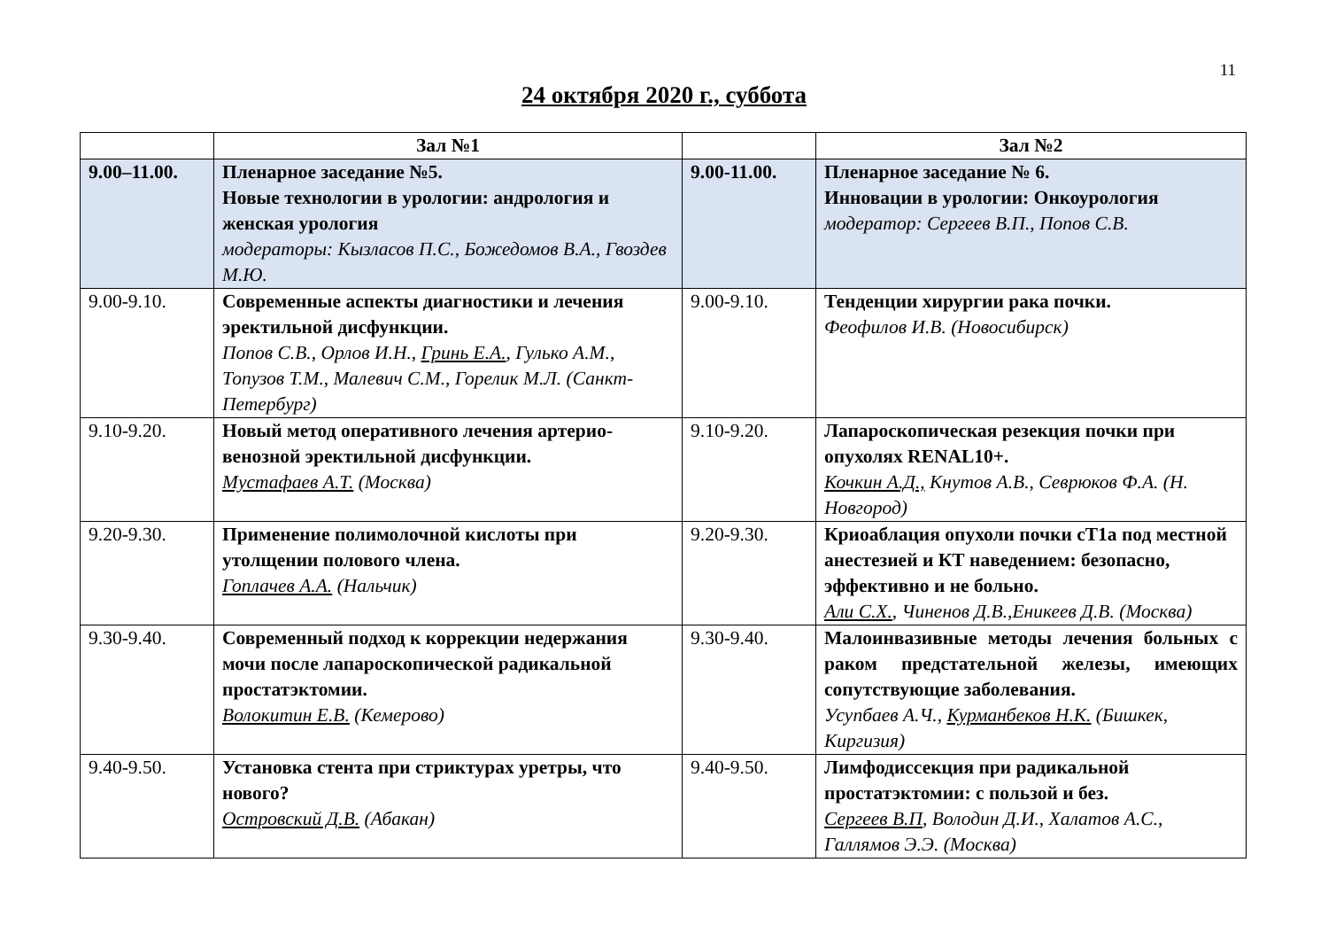11
24 октября 2020 г., суббота
| | Зал №1 | | Зал №2 |
| --- | --- | --- | --- |
| 9.00–11.00. | Пленарное заседание №5. Новые технологии в урологии: андрология и женская урология модераторы: Кызласов П.С., Божедомов В.А., Гвоздев М.Ю. | 9.00-11.00. | Пленарное заседание № 6. Инновации в урологии: Онкоурология модератор: Сергеев В.П., Попов С.В. |
| 9.00-9.10. | Современные аспекты диагностики и лечения эректильной дисфункции. Попов С.В., Орлов И.Н., Гринь Е.А. , Гулько А.М., Топузов Т.М., Малевич С.М., Горелик М.Л. (Санкт-Петербург) | 9.00-9.10. | Тенденции хирургии рака почки. Феофилов И.В. (Новосибирск) |
| 9.10-9.20. | Новый метод оперативного лечения артерио-венозной эректильной дисфункции. Мустафаев А.Т. (Москва) | 9.10-9.20. | Лапароскопическая резекция почки при опухолях RENAL10+. Кочкин А.Д., Кнутов А.В., Севрюков Ф.А. (Н. Новгород) |
| 9.20-9.30. | Применение полимолочной кислоты при утолщении полового члена. Гоплачев А.А. (Нальчик) | 9.20-9.30. | Криоаблация опухоли почки cT1a под местной анестезией и КТ наведением: безопасно, эффективно и не больно. Али С.Х. , Чиненов Д.В.,Еникеев Д.В. (Москва) |
| 9.30-9.40. | Современный подход к коррекции недержания мочи после лапароскопической радикальной простатэктомии. Волокитин Е.В. (Кемерово) | 9.30-9.40. | Малоинвазивные методы лечения больных с раком предстательной железы, имеющих сопутствующие заболевания. Усупбаев А.Ч., Курманбеков Н.К. (Бишкек, Киргизия) |
| 9.40-9.50. | Установка стента при стриктурах уретры, что нового? Островский Д.В. (Абакан) | 9.40-9.50. | Лимфодиссекция при радикальной простатэктомии: с пользой и без. Сергеев В.П , Володин Д.И., Халатов А.С., Галлямов Э.Э. (Москва) |